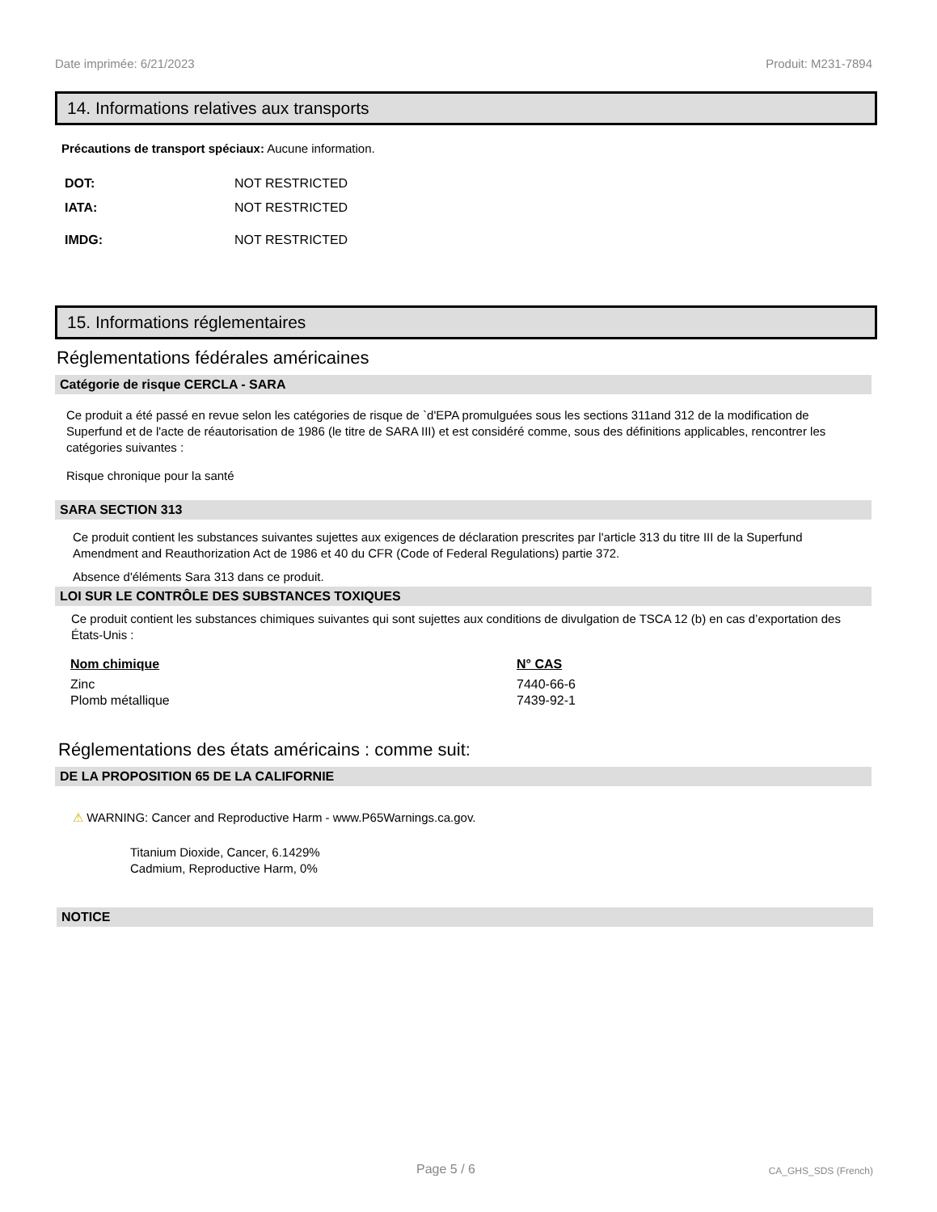Date imprimée: 6/21/2023 Produit: M231-7894
14. Informations relatives aux transports
Précautions de transport spéciaux: Aucune information.
| DOT: | NOT RESTRICTED |
| IATA: | NOT RESTRICTED |
| IMDG: | NOT RESTRICTED |
15. Informations réglementaires
Réglementations fédérales américaines
Catégorie de risque CERCLA - SARA
Ce produit a été passé en revue selon les catégories de risque de `d'EPA promulguées sous les sections 311and 312 de la modification de Superfund et de l'acte de réautorisation de 1986 (le titre de SARA III) et est considéré comme, sous des définitions applicables, rencontrer les catégories suivantes :
Risque chronique pour la santé
SARA SECTION 313
Ce produit contient les substances suivantes sujettes aux exigences de déclaration prescrites par l'article 313 du titre III de la Superfund Amendment and Reauthorization Act de 1986 et 40 du CFR (Code of Federal Regulations) partie 372.
Absence d'éléments Sara 313 dans ce produit.
LOI SUR LE CONTRÔLE DES SUBSTANCES TOXIQUES
Ce produit contient les substances chimiques suivantes qui sont sujettes aux conditions de divulgation de TSCA 12 (b) en cas d’exportation des États-Unis :
| Nom chimique | N° CAS |
| --- | --- |
| Zinc | 7440-66-6 |
| Plomb métallique | 7439-92-1 |
Réglementations des états américains : comme suit:
DE LA PROPOSITION 65 DE LA CALIFORNIE
⚠ WARNING: Cancer and Reproductive Harm - www.P65Warnings.ca.gov.
Titanium Dioxide, Cancer, 6.1429%
Cadmium, Reproductive Harm, 0%
NOTICE
Page 5 / 6 CA_GHS_SDS (French)